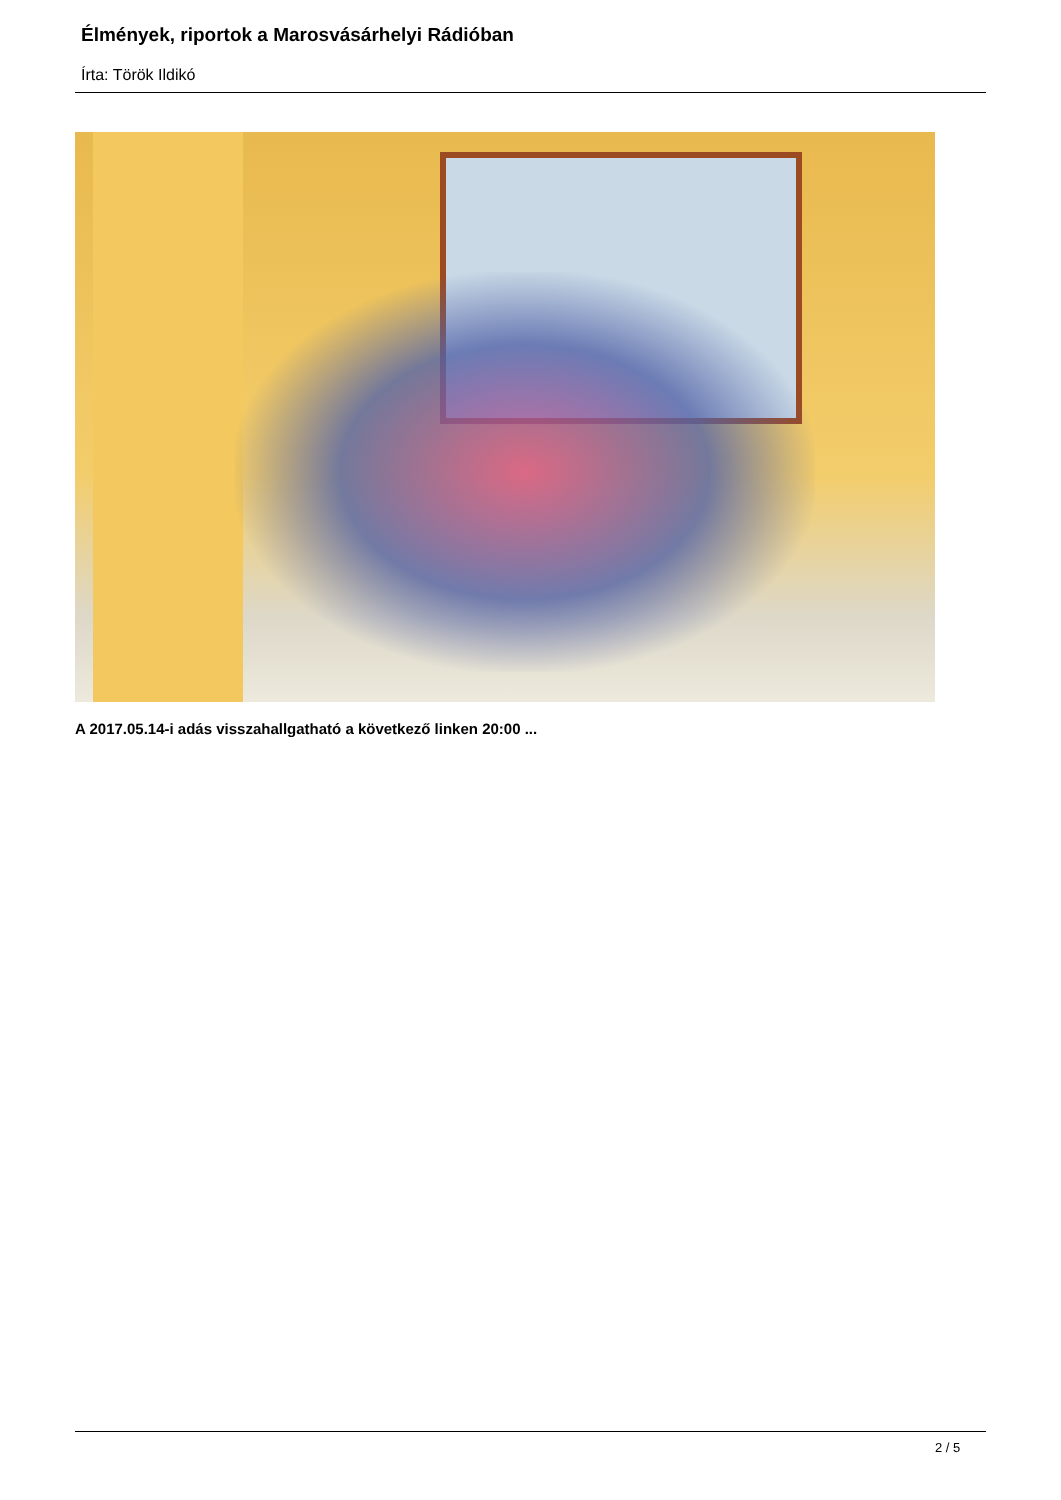Élmények, riportok a Marosvásárhelyi Rádióban
Írta: Török Ildikó
A 2017.05.14-i adás visszahallgatható a következő linken 20:00 ...
2 / 5